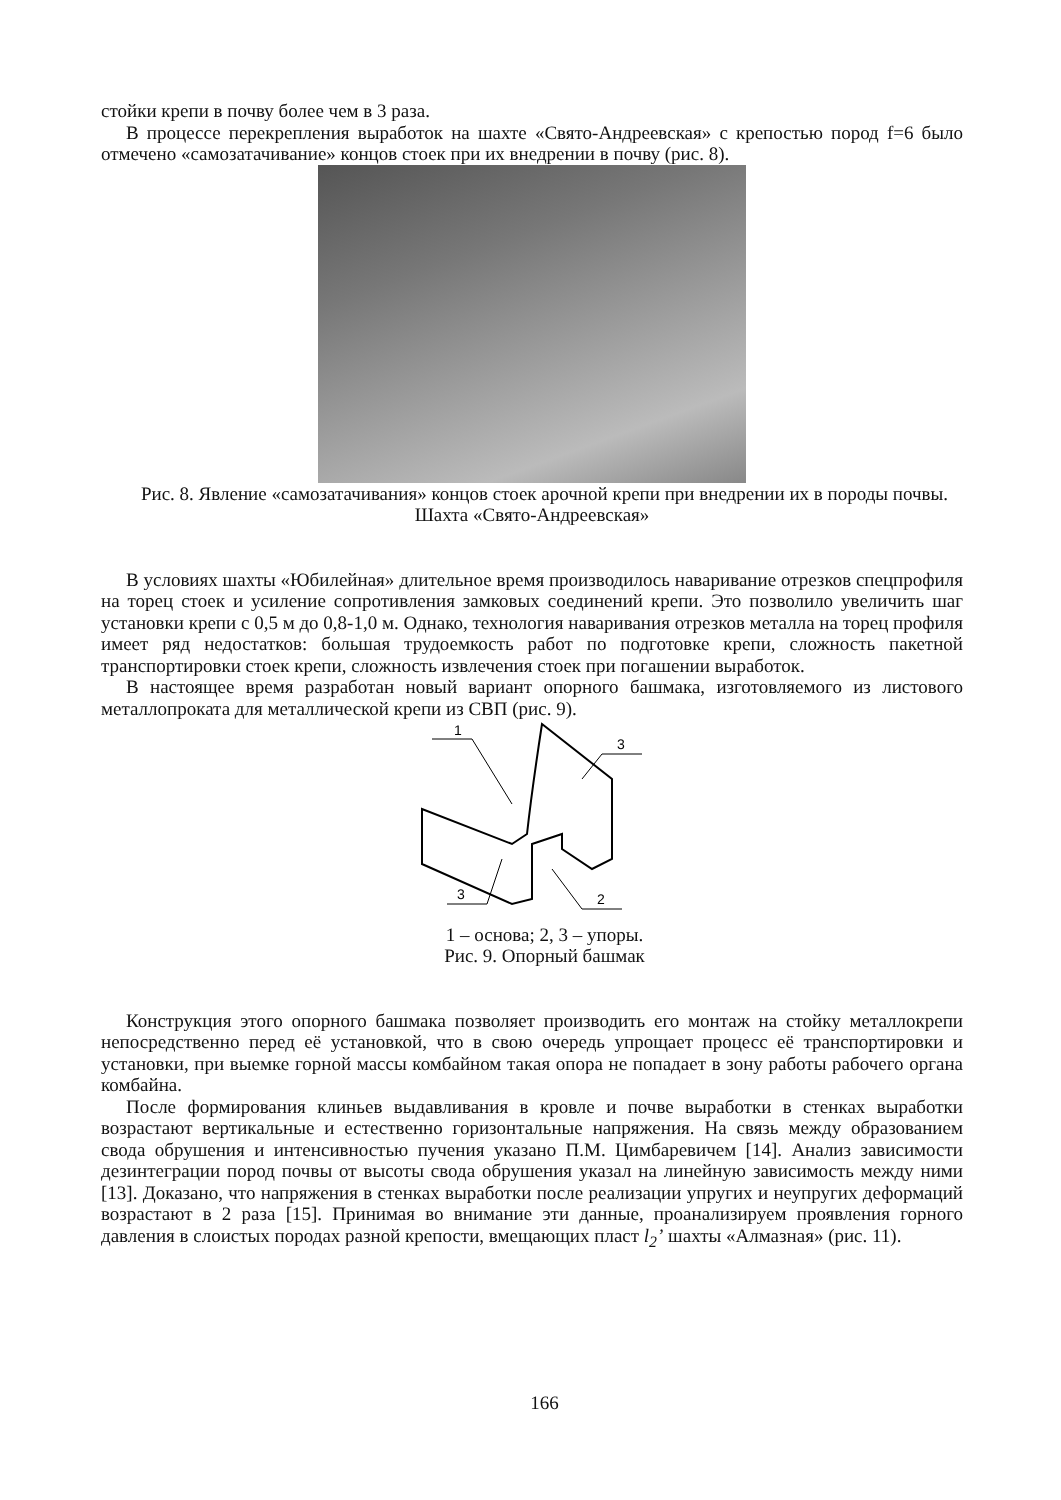стойки крепи в почву более чем в 3 раза.
В процессе перекрепления выработок на шахте «Свято-Андреевская» с крепостью пород f=6 было отмечено «самозатачивание» концов стоек при их внедрении в почву (рис. 8).
Рис. 8. Явление «самозатачивания» концов стоек арочной крепи при внедрении их в породы почвы. Шахта «Свято-Андреевская»
В условиях шахты «Юбилейная» длительное время производилось наваривание отрезков спецпрофиля на торец стоек и усиление сопротивления замковых соединений крепи. Это позволило увеличить шаг установки крепи с 0,5 м до 0,8-1,0 м. Однако, технология наваривания отрезков металла на торец профиля имеет ряд недостатков: большая трудоемкость работ по подготовке крепи, сложность пакетной транспортировки стоек крепи, сложность извлечения стоек при погашении выработок.
В настоящее время разработан новый вариант опорного башмака, изготовляемого из листового металлопроката для металлической крепи из СВП (рис. 9).
1
3
3
2
1 – основа; 2, 3 – упоры.
Рис. 9. Опорный башмак
Конструкция этого опорного башмака позволяет производить его монтаж на стойку металлокрепи непосредственно перед её установкой, что в свою очередь упрощает процесс её транспортировки и установки, при выемке горной массы комбайном такая опора не попадает в зону работы рабочего органа комбайна.
После формирования клиньев выдавливания в кровле и почве выработки в стенках выработки возрастают вертикальные и естественно горизонтальные напряжения. На связь между образованием свода обрушения и интенсивностью пучения указано П.М. Цимбаревичем [14]. Анализ зависимости дезинтеграции пород почвы от высоты свода обрушения указал на линейную зависимость между ними [13]. Доказано, что напряжения в стенках выработки после реализации упругих и неупругих деформаций возрастают в 2 раза [15]. Принимая во внимание эти данные, проанализируем проявления горного давления в слоистых породах разной крепости, вмещающих пласт l<sub>2</sub>’ шахты «Алмазная» (рис. 11).
166